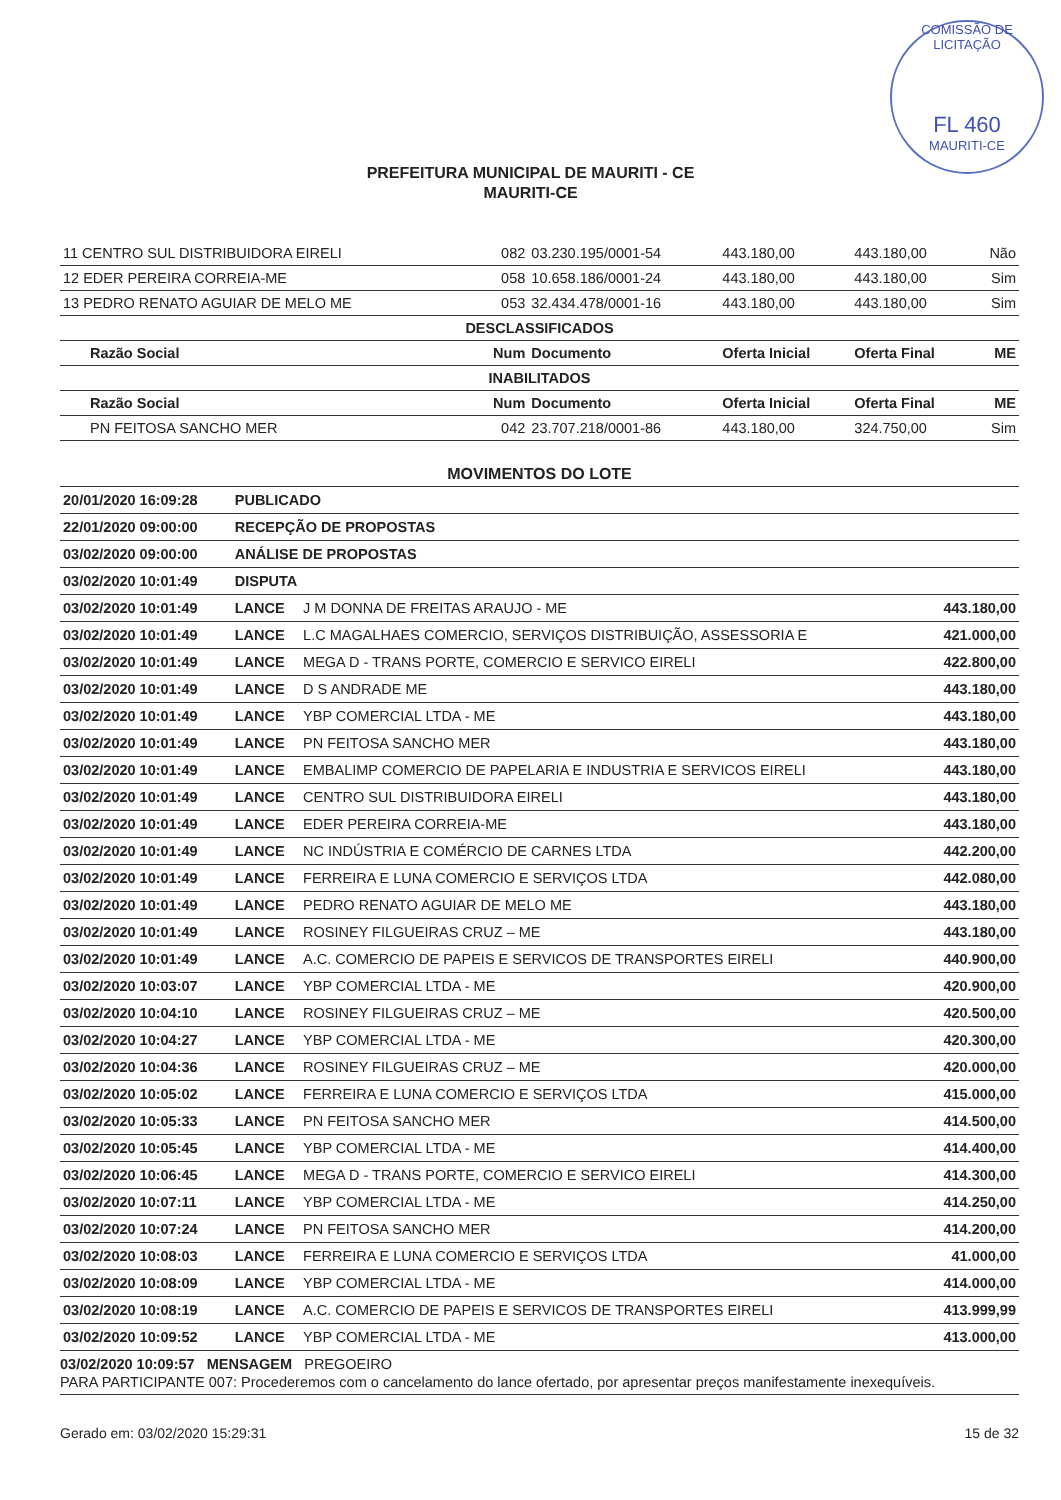COMISSÃO DE LICITAÇÃO
FL 460
MAURITI-CE
PREFEITURA MUNICIPAL DE MAURITI - CE
MAURITI-CE
| 11 CENTRO SUL DISTRIBUIDORA EIRELI | 082 | 03.230.195/0001-54 | 443.180,00 | 443.180,00 | Não |
| 12 EDER PEREIRA CORREIA-ME | 058 | 10.658.186/0001-24 | 443.180,00 | 443.180,00 | Sim |
| 13 PEDRO RENATO AGUIAR DE MELO ME | 053 | 32.434.478/0001-16 | 443.180,00 | 443.180,00 | Sim |
| DESCLASSIFICADOS | | | | | |
| Razão Social | Num | Documento | Oferta Inicial | Oferta Final | ME |
| INABILITADOS | | | | | |
| Razão Social | Num | Documento | Oferta Inicial | Oferta Final | ME |
| PN FEITOSA SANCHO MER | 042 | 23.707.218/0001-86 | 443.180,00 | 324.750,00 | Sim |
MOVIMENTOS DO LOTE
| 20/01/2020 16:09:28 | PUBLICADO | | |
| 22/01/2020 09:00:00 | RECEPÇÃO DE PROPOSTAS | | |
| 03/02/2020 09:00:00 | ANÁLISE DE PROPOSTAS | | |
| 03/02/2020 10:01:49 | DISPUTA | | |
| 03/02/2020 10:01:49 | LANCE | J M DONNA DE FREITAS ARAUJO - ME | 443.180,00 |
| 03/02/2020 10:01:49 | LANCE | L.C MAGALHAES COMERCIO, SERVIÇOS DISTRIBUIÇÃO, ASSESSORIA E | 421.000,00 |
| 03/02/2020 10:01:49 | LANCE | MEGA D - TRANS PORTE, COMERCIO E SERVICO EIRELI | 422.800,00 |
| 03/02/2020 10:01:49 | LANCE | D S ANDRADE ME | 443.180,00 |
| 03/02/2020 10:01:49 | LANCE | YBP COMERCIAL LTDA - ME | 443.180,00 |
| 03/02/2020 10:01:49 | LANCE | PN FEITOSA SANCHO MER | 443.180,00 |
| 03/02/2020 10:01:49 | LANCE | EMBALIMP COMERCIO DE PAPELARIA E INDUSTRIA E SERVICOS EIRELI | 443.180,00 |
| 03/02/2020 10:01:49 | LANCE | CENTRO SUL DISTRIBUIDORA EIRELI | 443.180,00 |
| 03/02/2020 10:01:49 | LANCE | EDER PEREIRA CORREIA-ME | 443.180,00 |
| 03/02/2020 10:01:49 | LANCE | NC INDÚSTRIA E COMÉRCIO DE CARNES LTDA | 442.200,00 |
| 03/02/2020 10:01:49 | LANCE | FERREIRA E LUNA COMERCIO E SERVIÇOS LTDA | 442.080,00 |
| 03/02/2020 10:01:49 | LANCE | PEDRO RENATO AGUIAR DE MELO ME | 443.180,00 |
| 03/02/2020 10:01:49 | LANCE | ROSINEY FILGUEIRAS CRUZ – ME | 443.180,00 |
| 03/02/2020 10:01:49 | LANCE | A.C. COMERCIO DE PAPEIS E SERVICOS DE TRANSPORTES EIRELI | 440.900,00 |
| 03/02/2020 10:03:07 | LANCE | YBP COMERCIAL LTDA - ME | 420.900,00 |
| 03/02/2020 10:04:10 | LANCE | ROSINEY FILGUEIRAS CRUZ – ME | 420.500,00 |
| 03/02/2020 10:04:27 | LANCE | YBP COMERCIAL LTDA - ME | 420.300,00 |
| 03/02/2020 10:04:36 | LANCE | ROSINEY FILGUEIRAS CRUZ – ME | 420.000,00 |
| 03/02/2020 10:05:02 | LANCE | FERREIRA E LUNA COMERCIO E SERVIÇOS LTDA | 415.000,00 |
| 03/02/2020 10:05:33 | LANCE | PN FEITOSA SANCHO MER | 414.500,00 |
| 03/02/2020 10:05:45 | LANCE | YBP COMERCIAL LTDA - ME | 414.400,00 |
| 03/02/2020 10:06:45 | LANCE | MEGA D - TRANS PORTE, COMERCIO E SERVICO EIRELI | 414.300,00 |
| 03/02/2020 10:07:11 | LANCE | YBP COMERCIAL LTDA - ME | 414.250,00 |
| 03/02/2020 10:07:24 | LANCE | PN FEITOSA SANCHO MER | 414.200,00 |
| 03/02/2020 10:08:03 | LANCE | FERREIRA E LUNA COMERCIO E SERVIÇOS LTDA | 41.000,00 |
| 03/02/2020 10:08:09 | LANCE | YBP COMERCIAL LTDA - ME | 414.000,00 |
| 03/02/2020 10:08:19 | LANCE | A.C. COMERCIO DE PAPEIS E SERVICOS DE TRANSPORTES EIRELI | 413.999,99 |
| 03/02/2020 10:09:52 | LANCE | YBP COMERCIAL LTDA - ME | 413.000,00 |
03/02/2020 10:09:57 MENSAGEM PREGOEIRO
PARA PARTICIPANTE 007: Procederemos com o cancelamento do lance ofertado, por apresentar preços manifestamente inexequíveis.
Gerado em: 03/02/2020 15:29:31 15 de 32